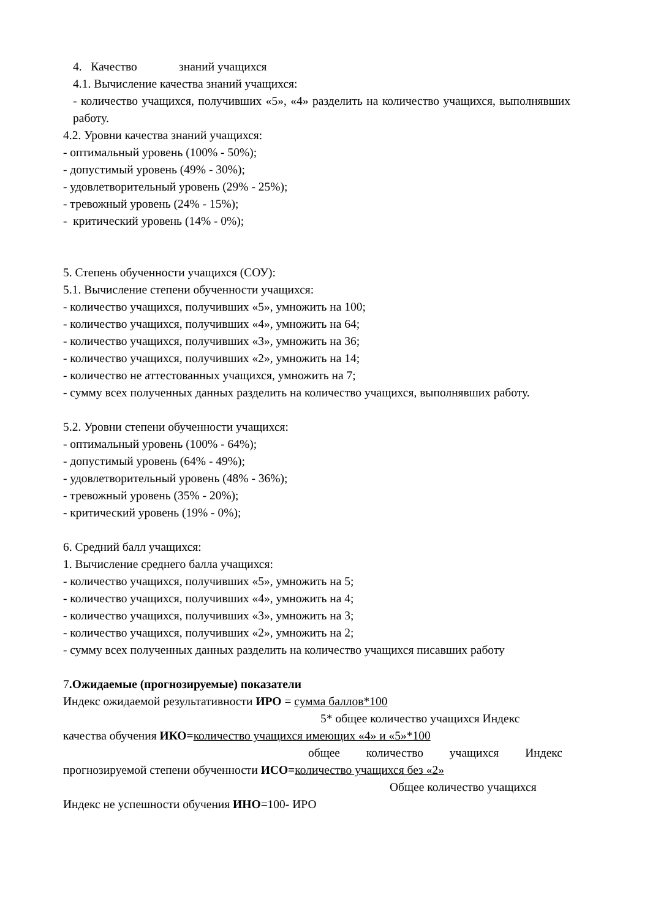4. Качество знаний учащихся
4.1. Вычисление качества знаний учащихся:
- количество учащихся, получивших «5», «4» разделить на количество учащихся, выполнявших работу.
4.2. Уровни качества знаний учащихся:
- оптимальный уровень (100% - 50%);
- допустимый уровень (49% - 30%);
- удовлетворительный уровень (29% - 25%);
- тревожный уровень (24% - 15%);
- критический уровень (14% - 0%);
5. Степень обученности учащихся (СОУ):
5.1. Вычисление степени обученности учащихся:
- количество учащихся, получивших «5», умножить на 100;
- количество учащихся, получивших «4», умножить на 64;
- количество учащихся, получивших «3», умножить на 36;
- количество учащихся, получивших «2», умножить на 14;
- количество не аттестованных учащихся, умножить на 7;
- сумму всех полученных данных разделить на количество учащихся, выполнявших работу.
5.2. Уровни степени обученности учащихся:
- оптимальный уровень (100% - 64%);
- допустимый уровень (64% - 49%);
- удовлетворительный уровень (48% - 36%);
- тревожный уровень (35% - 20%);
- критический уровень (19% - 0%);
6. Средний балл учащихся:
1. Вычисление среднего балла учащихся:
- количество учащихся, получивших «5», умножить на 5;
- количество учащихся, получивших «4», умножить на 4;
- количество учащихся, получивших «3», умножить на 3;
- количество учащихся, получивших «2», умножить на 2;
- сумму всех полученных данных разделить на количество учащихся писавших работу
7.Ожидаемые (прогнозируемые) показатели
Индекс ожидаемой результативности ИРО = сумма баллов*100
5* общее количество учащихся Индекс
качества обучения ИКО=количество учащихся имеющих «4» и «5»*100
общее количество учащихся Индекс
прогнозируемой степени обученности ИСО=количество учащихся без «2»
Общее количество учащихся
Индекс не успешности обучения ИНО=100- ИРО